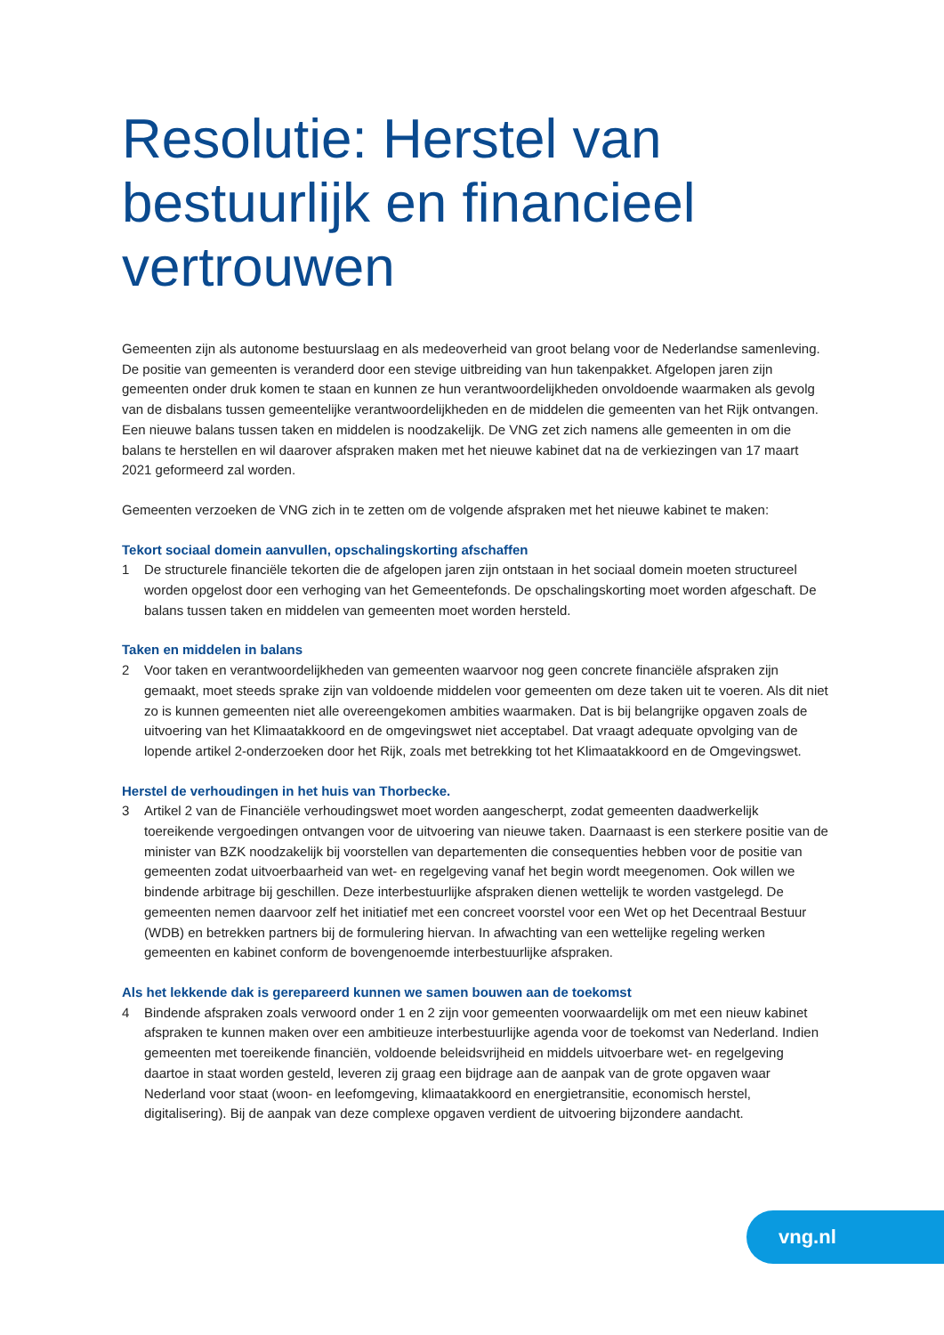Resolutie: Herstel van bestuurlijk en financieel vertrouwen
Gemeenten zijn als autonome bestuurslaag en als medeoverheid van groot belang voor de Nederlandse samenleving. De positie van gemeenten is veranderd door een stevige uitbreiding van hun takenpakket. Afgelopen jaren zijn gemeenten onder druk komen te staan en kunnen ze hun verantwoordelijkheden onvoldoende waarmaken als gevolg van de disbalans tussen gemeentelijke verantwoordelijkheden en de middelen die gemeenten van het Rijk ontvangen. Een nieuwe balans tussen taken en middelen is noodzakelijk. De VNG zet zich namens alle gemeenten in om die balans te herstellen en wil daarover afspraken maken met het nieuwe kabinet dat na de verkiezingen van 17 maart 2021 geformeerd zal worden.
Gemeenten verzoeken de VNG zich in te zetten om de volgende afspraken met het nieuwe kabinet te maken:
Tekort sociaal domein aanvullen, opschalingskorting afschaffen
1 De structurele financiële tekorten die de afgelopen jaren zijn ontstaan in het sociaal domein moeten structureel worden opgelost door een verhoging van het Gemeentefonds. De opschalingskorting moet worden afgeschaft. De balans tussen taken en middelen van gemeenten moet worden hersteld.
Taken en middelen in balans
2 Voor taken en verantwoordelijkheden van gemeenten waarvoor nog geen concrete financiële afspraken zijn gemaakt, moet steeds sprake zijn van voldoende middelen voor gemeenten om deze taken uit te voeren. Als dit niet zo is kunnen gemeenten niet alle overeengekomen ambities waarmaken. Dat is bij belangrijke opgaven zoals de uitvoering van het Klimaatakkoord en de omgevingswet niet acceptabel. Dat vraagt adequate opvolging van de lopende artikel 2-onderzoeken door het Rijk, zoals met betrekking tot het Klimaatakkoord en de Omgevingswet.
Herstel de verhoudingen in het huis van Thorbecke.
3 Artikel 2 van de Financiële verhoudingswet moet worden aangescherpt, zodat gemeenten daadwerkelijk toereikende vergoedingen ontvangen voor de uitvoering van nieuwe taken. Daarnaast is een sterkere positie van de minister van BZK noodzakelijk bij voorstellen van departementen die consequenties hebben voor de positie van gemeenten zodat uitvoerbaarheid van wet- en regelgeving vanaf het begin wordt meegenomen. Ook willen we bindende arbitrage bij geschillen. Deze interbestuurlijke afspraken dienen wettelijk te worden vastgelegd. De gemeenten nemen daarvoor zelf het initiatief met een concreet voorstel voor een Wet op het Decentraal Bestuur (WDB) en betrekken partners bij de formulering hiervan. In afwachting van een wettelijke regeling werken gemeenten en kabinet conform de bovengenoemde interbestuurlijke afspraken.
Als het lekkende dak is gerepareerd kunnen we samen bouwen aan de toekomst
4 Bindende afspraken zoals verwoord onder 1 en 2 zijn voor gemeenten voorwaardelijk om met een nieuw kabinet afspraken te kunnen maken over een ambitieuze interbestuurlijke agenda voor de toekomst van Nederland. Indien gemeenten met toereikende financiën, voldoende beleidsvrijheid en middels uitvoerbare wet- en regelgeving daartoe in staat worden gesteld, leveren zij graag een bijdrage aan de aanpak van de grote opgaven waar Nederland voor staat (woon- en leefomgeving, klimaatakkoord en energietransitie, economisch herstel, digitalisering). Bij de aanpak van deze complexe opgaven verdient de uitvoering bijzondere aandacht.
vng.nl